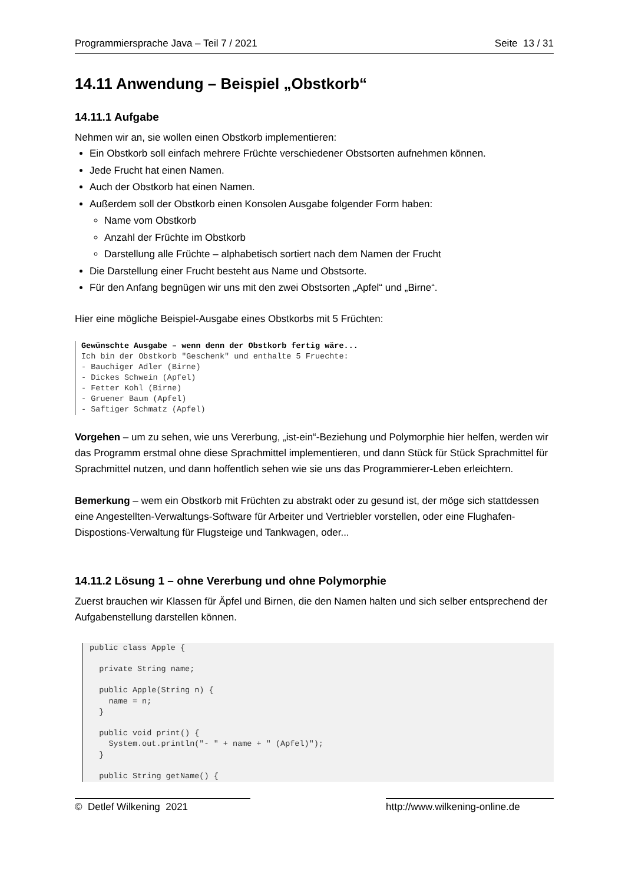Programmiersprache Java – Teil 7 / 2021 Seite 13 / 31
14.11 Anwendung – Beispiel „Obstkorb“
14.11.1 Aufgabe
Nehmen wir an, sie wollen einen Obstkorb implementieren:
Ein Obstkorb soll einfach mehrere Früchte verschiedener Obstsorten aufnehmen können.
Jede Frucht hat einen Namen.
Auch der Obstkorb hat einen Namen.
Außerdem soll der Obstkorb einen Konsolen Ausgabe folgender Form haben:
Name vom Obstkorb
Anzahl der Früchte im Obstkorb
Darstellung alle Früchte – alphabetisch sortiert nach dem Namen der Frucht
Die Darstellung einer Frucht besteht aus Name und Obstsorte.
Für den Anfang begnügen wir uns mit den zwei Obstsorten „Apfel“ und „Birne“.
Hier eine mögliche Beispiel-Ausgabe eines Obstkorbs mit 5 Früchten:
Gewünschte Ausgabe – wenn denn der Obstkorb fertig wäre...
Ich bin der Obstkorb "Geschenk" und enthalte 5 Fruechte:
- Bauchiger Adler (Birne)
- Dickes Schwein (Apfel)
- Fetter Kohl (Birne)
- Gruener Baum (Apfel)
- Saftiger Schmatz (Apfel)
Vorgehen – um zu sehen, wie uns Vererbung, „ist-ein“-Beziehung und Polymorphie hier helfen, werden wir das Programm erstmal ohne diese Sprachmittel implementieren, und dann Stück für Stück Sprachmittel für Sprachmittel nutzen, und dann hoffentlich sehen wie sie uns das Programmierer-Leben erleichtern.
Bemerkung – wem ein Obstkorb mit Früchten zu abstrakt oder zu gesund ist, der möge sich stattdessen eine Angestellten-Verwaltungs-Software für Arbeiter und Vertriebler vorstellen, oder eine Flughafen-Dispostions-Verwaltung für Flugsteige und Tankwagen, oder...
14.11.2 Lösung 1 – ohne Vererbung und ohne Polymorphie
Zuerst brauchen wir Klassen für Äpfel und Birnen, die den Namen halten und sich selber entsprechend der Aufgabenstellung darstellen können.
public class Apple {

  private String name;

  public Apple(String n) {
    name = n;
  }

  public void print() {
    System.out.println("- " + name + " (Apfel)");
  }

  public String getName() {
© Detlef Wilkening 2021 http://www.wilkening-online.de